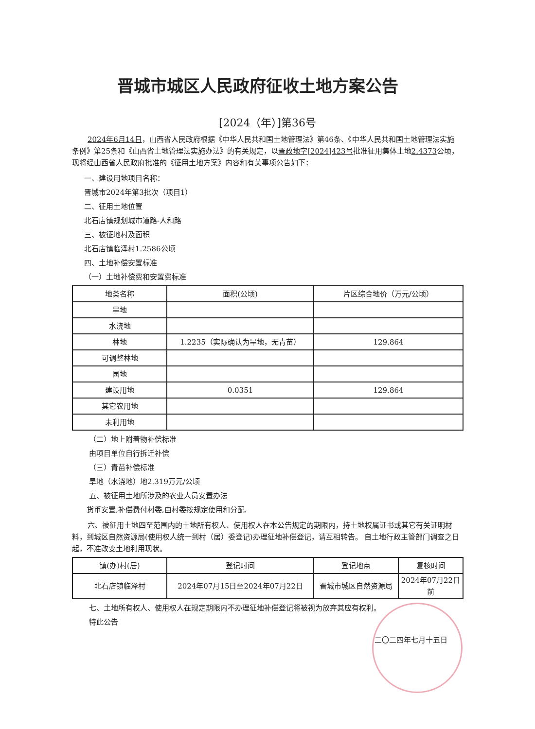晋城市城区人民政府征收土地方案公告
[2024（年）]第36号
2024年6月14日，山西省人民政府根据《中华人民共和国土地管理法》第46条、《中华人民共和国土地管理法实施条例》第25条和《山西省土地管理法实施办法》的有关规定，以晋政地字[2024]423号批准征用集体土地2.4373公顷，现将经山西省人民政府批准的《征用土地方案》内容和有关事项公告如下：
一、建设用地项目名称：
晋城市2024年第3批次（项目1）
二、征用土地位置
北石店镇规划城市道路-人和路
三、被征地村及面积
北石店镇临泽村1.2586公顷
四、土地补偿安置标准
（一）土地补偿费和安置费标准
| 地类名称 | 面积(公顷) | 片区综合地价（万元/公顷） |
| --- | --- | --- |
| 旱地 | | |
| 水浇地 | | |
| 林地 | 1.2235（实际确认为旱地，无青苗） | 129.864 |
| 可调整林地 | | |
| 园地 | | |
| 建设用地 | 0.0351 | 129.864 |
| 其它农用地 | | |
| 未利用地 | | |
（二）地上附着物补偿标准
由项目单位自行拆迁补偿
（三）青苗补偿标准
旱地（水浇地）地2.319万元/公顷
五、被征用土地所涉及的农业人员安置办法
货币安置,补偿费付村委,由村委按规定使用和分配.
六、被征用土地四至范围内的土地所有权人、使用权人在本公告规定的期限内，持土地权属证书或其它有关证明材料，到城区自然资源局(使用权人统一到村（居）委登记)办理征地补偿登记，请互相转告。 自土地行政主管部门调查之日起，不准改变土地利用现状。
| 镇(办)村(居) | 登记时间 | 登记地点 | 复核时间 |
| --- | --- | --- | --- |
| 北石店镇临泽村 | 2024年07月15日至2024年07月22日 | 晋城市城区自然资源局 | 2024年07月22日前 |
七、土地所有权人、使用权人在规定期限内不办理征地补偿登记将被视为放弃其应有权利。
特此公告
二〇二四年七月十五日